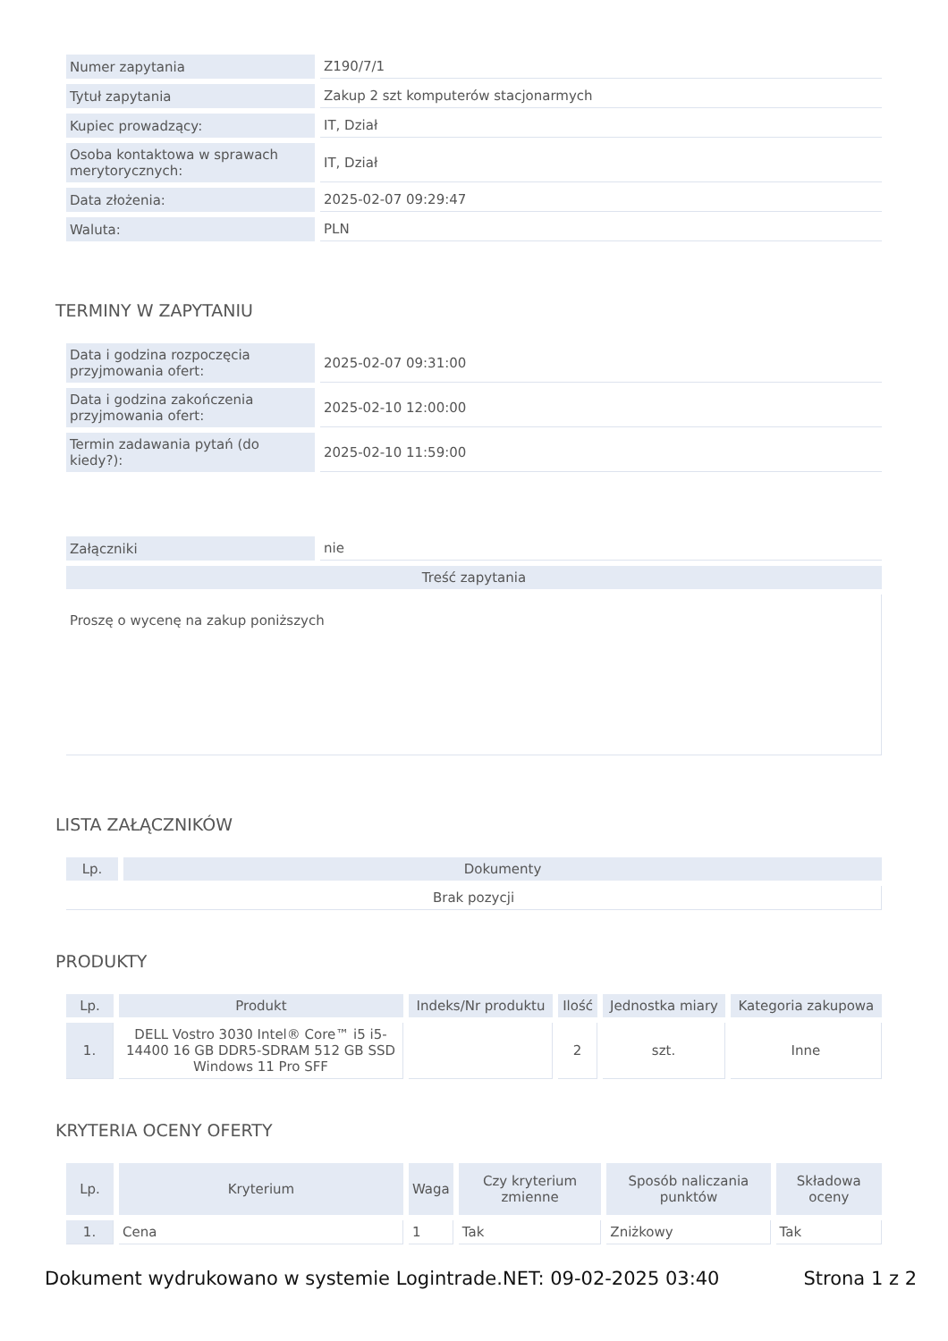| Numer zapytania | Z190/7/1 |
| Tytuł zapytania | Zakup 2 szt komputerów stacjonarmych |
| Kupiec prowadzący: | IT, Dział |
| Osoba kontaktowa w sprawach merytorycznych: | IT, Dział |
| Data złożenia: | 2025-02-07 09:29:47 |
| Waluta: | PLN |
TERMINY W ZAPYTANIU
| Data i godzina rozpoczęcia przyjmowania ofert: | 2025-02-07 09:31:00 |
| Data i godzina zakończenia przyjmowania ofert: | 2025-02-10 12:00:00 |
| Termin zadawania pytań (do kiedy?): | 2025-02-10 11:59:00 |
| Załączniki | nie |
| Treść zapytania | |
| Proszę o wycenę na zakup poniższych | |
LISTA ZAŁĄCZNIKÓW
| Lp. | Dokumenty |
| --- | --- |
| Brak pozycji | |
PRODUKTY
| Lp. | Produkt | Indeks/Nr produktu | Ilość | Jednostka miary | Kategoria zakupowa |
| --- | --- | --- | --- | --- | --- |
| 1. | DELL Vostro 3030 Intel® Core™ i5 i5-14400 16 GB DDR5-SDRAM 512 GB SSD Windows 11 Pro SFF | | 2 | szt. | Inne |
KRYTERIA OCENY OFERTY
| Lp. | Kryterium | Waga | Czy kryterium zmienne | Sposób naliczania punktów | Składowa oceny |
| --- | --- | --- | --- | --- | --- |
| 1. | Cena | 1 | Tak | Zniżkowy | Tak |
Dokument wydrukowano w systemie Logintrade.NET: 09-02-2025 03:40 Strona 1 z 2